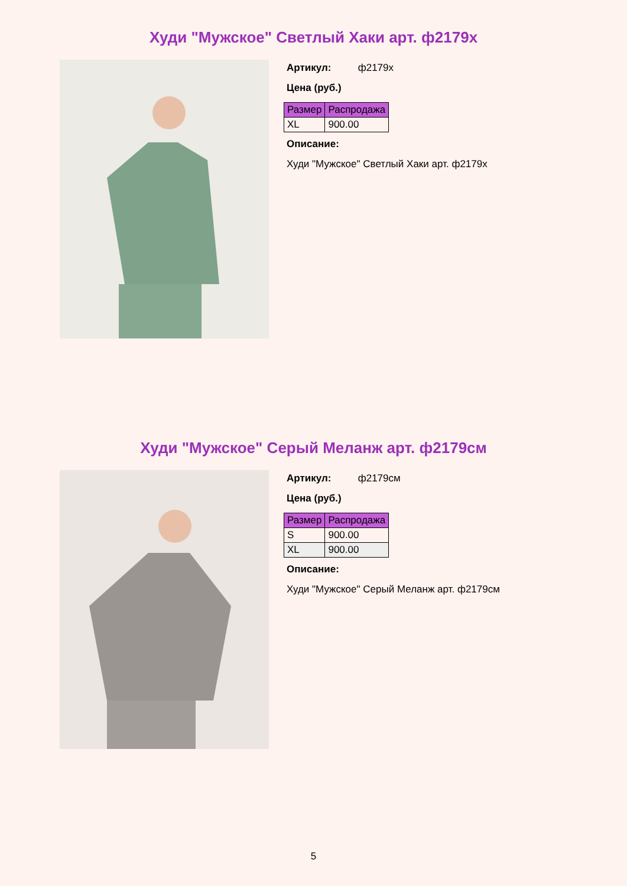Худи "Мужское" Светлый Хаки арт. ф2179х
Артикул: ф2179х
Цена (руб.)
| Размер | Распродажа |
| --- | --- |
| XL | 900.00 |
Описание:
Худи "Мужское" Светлый Хаки арт. ф2179х
Худи "Мужское" Серый Меланж арт. ф2179см
Артикул: ф2179см
Цена (руб.)
| Размер | Распродажа |
| --- | --- |
| S | 900.00 |
| XL | 900.00 |
Описание:
Худи "Мужское" Серый Меланж арт. ф2179см
5